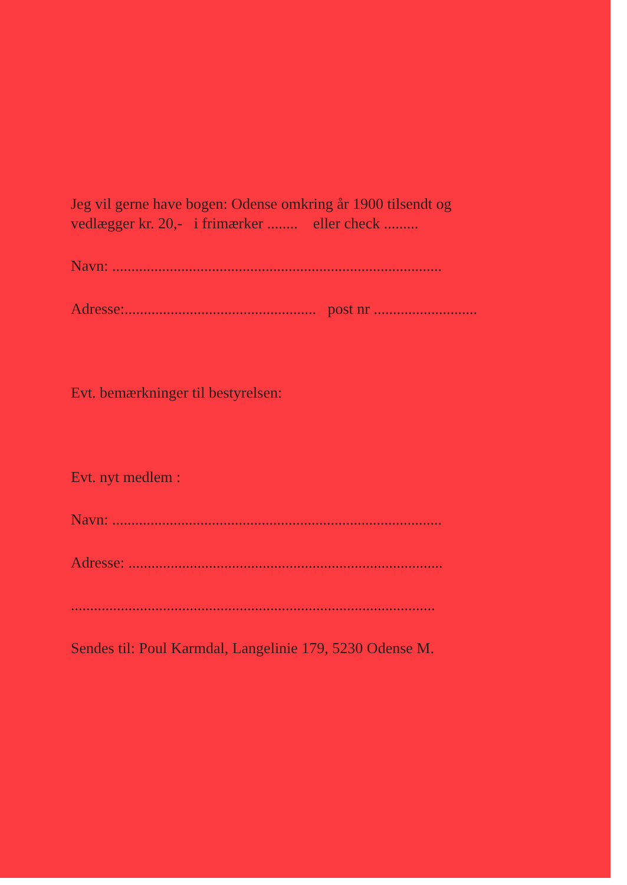Jeg vil gerne have bogen: Odense omkring år 1900 tilsendt og
vedlægger kr. 20,- i frimærker ........ eller check .........
Navn: ......................................................................................
Adresse:.................................................. post nr ...........................
Evt. bemærkninger til bestyrelsen:
Evt. nyt medlem :
Navn: ......................................................................................
Adresse: ..................................................................................
...............................................................................................
Sendes til: Poul Karmdal, Langelinie 179, 5230 Odense M.